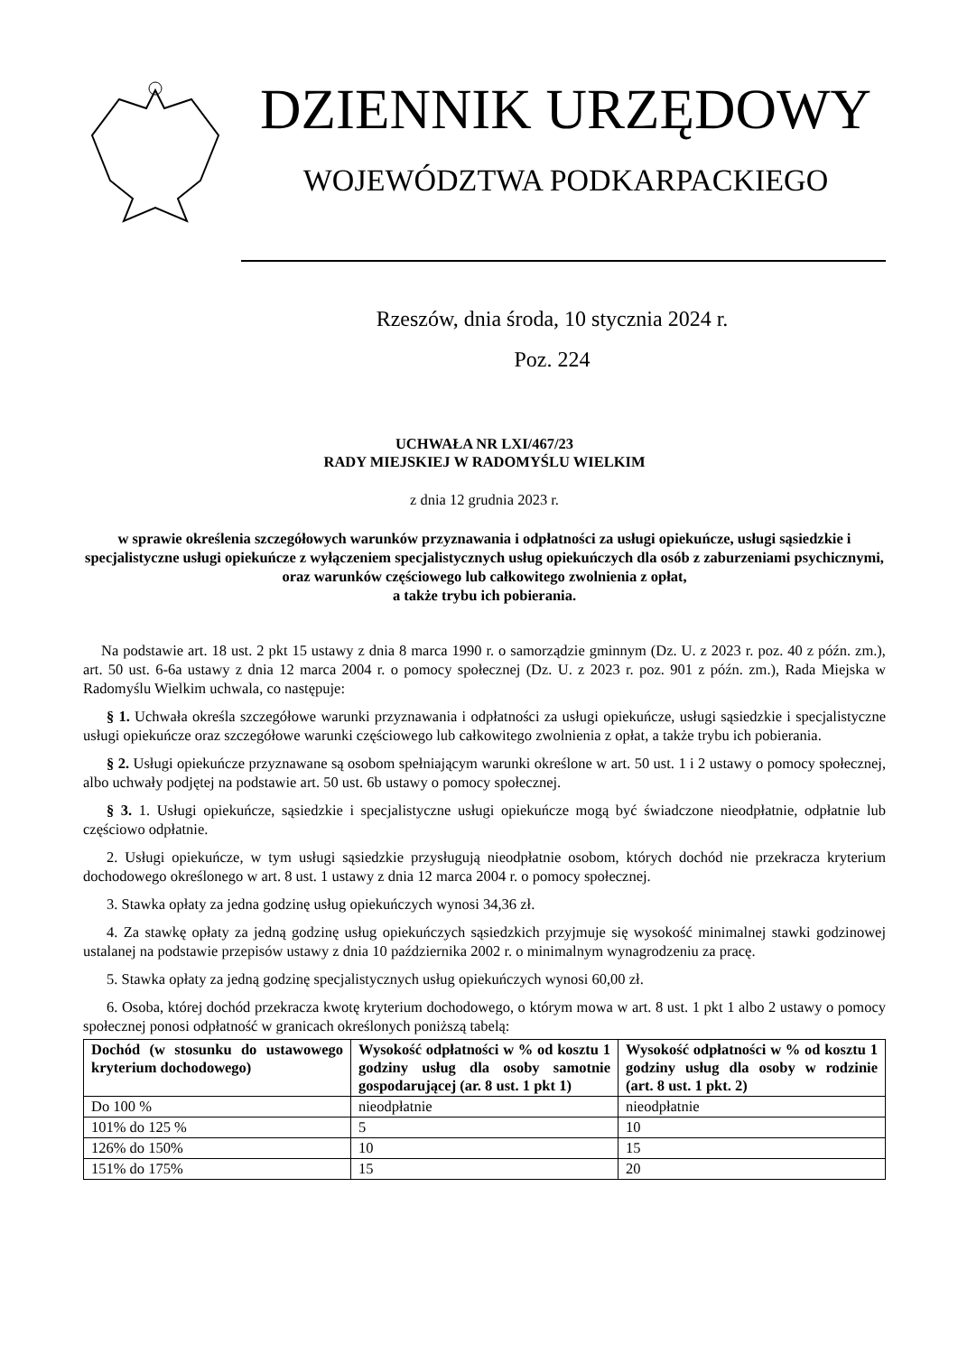DZIENNIK URZĘDOWY
WOJEWÓDZTWA PODKARPACKIEGO
Rzeszów, dnia środa, 10 stycznia 2024 r.
Poz. 224
UCHWAŁA NR LXI/467/23
RADY MIEJSKIEJ W RADOMYŚLU WIELKIM
z dnia 12 grudnia 2023 r.
w sprawie określenia szczegółowych warunków przyznawania i odpłatności za usługi opiekuńcze, usługi sąsiedzkie i specjalistyczne usługi opiekuńcze z wyłączeniem specjalistycznych usług opiekuńczych dla osób z zaburzeniami psychicznymi, oraz warunków częściowego lub całkowitego zwolnienia z opłat,
a także trybu ich pobierania.
Na podstawie art. 18 ust. 2 pkt 15 ustawy z dnia 8 marca 1990 r. o samorządzie gminnym (Dz. U. z 2023 r. poz. 40 z późn. zm.), art. 50 ust. 6-6a ustawy z dnia 12 marca 2004 r. o pomocy społecznej (Dz. U. z 2023 r. poz. 901 z późn. zm.), Rada Miejska w Radomyślu Wielkim uchwala, co następuje:
§ 1. Uchwała określa szczegółowe warunki przyznawania i odpłatności za usługi opiekuńcze, usługi sąsiedzkie i specjalistyczne usługi opiekuńcze oraz szczegółowe warunki częściowego lub całkowitego zwolnienia z opłat, a także trybu ich pobierania.
§ 2. Usługi opiekuńcze przyznawane są osobom spełniającym warunki określone w art. 50 ust. 1 i 2 ustawy o pomocy społecznej, albo uchwały podjętej na podstawie art. 50 ust. 6b ustawy o pomocy społecznej.
§ 3. 1. Usługi opiekuńcze, sąsiedzkie i specjalistyczne usługi opiekuńcze mogą być świadczone nieodpłatnie, odpłatnie lub częściowo odpłatnie.
2. Usługi opiekuńcze, w tym usługi sąsiedzkie przysługują nieodpłatnie osobom, których dochód nie przekracza kryterium dochodowego określonego w art. 8 ust. 1 ustawy z dnia 12 marca 2004 r. o pomocy społecznej.
3. Stawka opłaty za jedna godzinę usług opiekuńczych wynosi 34,36 zł.
4. Za stawkę opłaty za jedną godzinę usług opiekuńczych sąsiedzkich przyjmuje się wysokość minimalnej stawki godzinowej ustalanej na podstawie przepisów ustawy z dnia 10 października 2002 r. o minimalnym wynagrodzeniu za pracę.
5. Stawka opłaty za jedną godzinę specjalistycznych usług opiekuńczych wynosi 60,00 zł.
6. Osoba, której dochód przekracza kwotę kryterium dochodowego, o którym mowa w art. 8 ust. 1 pkt 1 albo 2 ustawy o pomocy społecznej ponosi odpłatność w granicach określonych poniższą tabelą:
| Dochód (w stosunku do ustawowego kryterium dochodowego) | Wysokość odpłatności w % od kosztu 1 godziny usług dla osoby samotnie gospodarującej (ar. 8 ust. 1 pkt 1) | Wysokość odpłatności w % od kosztu 1 godziny usług dla osoby w rodzinie (art. 8 ust. 1 pkt. 2) |
| --- | --- | --- |
| Do 100 % | nieodpłatnie | nieodpłatnie |
| 101% do 125 % | 5 | 10 |
| 126% do 150% | 10 | 15 |
| 151% do 175% | 15 | 20 |